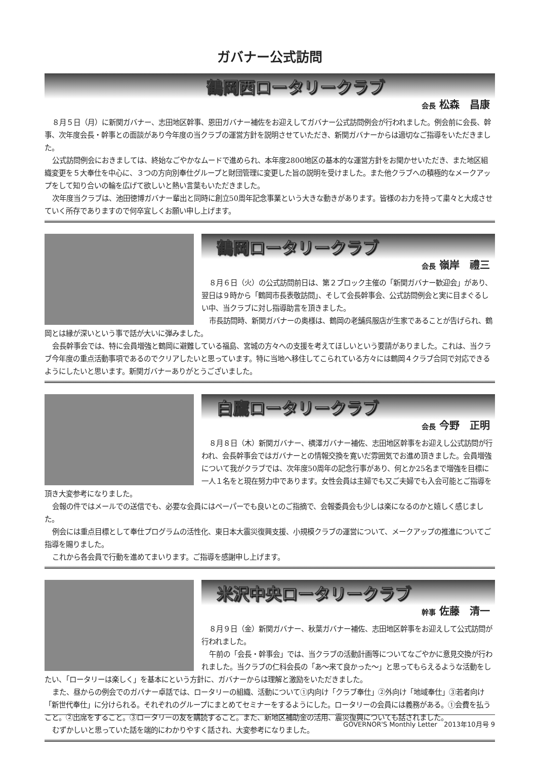ガバナー公式訪問
鶴岡西ロータリークラブ
会長 松森　昌康
８月５日（月）に新関ガバナー、志田地区幹事、恩田ガバナー補佐をお迎えしてガバナー公式訪問例会が行われました。例会前に会長、幹事、次年度会長・幹事との面談があり今年度の当クラブの運営方針を説明させていただき、新関ガバナーからは適切なご指導をいただきました。
公式訪問例会におきましては、終始なごやかなムードで進められ、本年度2800地区の基本的な運営方針をお聞かせいただき、また地区組織変更を５大奉仕を中心に、３つの方向別奉仕グループと財団管理に変更した旨の説明を受けました。また他クラブへの積極的なメークアップをして知り合いの輪を広げて欲しいと熱い言葉もいただきました。
次年度当クラブは、池田徳博ガバナー輩出と同時に創立50周年記念事業という大きな動きがあります。皆様のお力を持って粛々と大成させていく所存でありますので何卒宜しくお願い申し上げます。
鶴岡ロータリークラブ
会長 嶺岸　禮三
８月６日（火）の公式訪問前日は、第２ブロック主催の「新関ガバナー歓迎会」があり、翌日は９時から「鶴岡市長表敬訪問」、そして会長幹事会、公式訪問例会と実に目まぐるしい中、当クラブに対し指導助言を頂きました。
市長訪問時、新関ガバナーの奥様は、鶴岡の老舗呉服店が生家であることが告げられ、鶴岡とは縁が深いという事で話が大いに弾みました。
会長幹事会では、特に会員増強と鶴岡に避難している福島、宮城の方々への支援を考えてほしいという要請がありました。これは、当クラブ今年度の重点活動事項であるのでクリアしたいと思っています。特に当地へ移住してこられている方々には鶴岡４クラブ合同で対応できるようにしたいと思います。新関ガバナーありがとうございました。
白鷹ロータリークラブ
会長 今野　正明
８月８日（木）新関ガバナー、横澤ガバナー補佐、志田地区幹事をお迎えし公式訪問が行われ、会長幹事会ではガバナーとの情報交換を寛いだ雰囲気でお進め頂きました。会員増強について我がクラブでは、次年度50周年の記念行事があり、何とか25名まで増強を目標に一人１名をと現在努力中であります。女性会員は主婦でも又ご夫婦でも入会可能とご指導を頂き大変参考になりました。
会報の件ではメールでの送信でも、必要な会員にはペーパーでも良いとのご指摘で、会報委員会も少しは楽になるのかと嬉しく感じました。
例会には重点目標として奉仕プログラムの活性化、東日本大震災復興支援、小規模クラブの運営について、メークアップの推進についてご指導を賜りました。
これから各会員で行動を進めてまいります。ご指導を感謝申し上げます。
米沢中央ロータリークラブ
幹事 佐藤　清一
８月９日（金）新関ガバナー、秋葉ガバナー補佐、志田地区幹事をお迎えして公式訪問が行われました。
午前の「会長・幹事会」では、当クラブの活動計画等についてなごやかに意見交換が行われました。当クラブの仁科会長の「あ～来て良かった～」と思ってもらえるような活動をしたい、「ロータリーは楽しく」を基本にという方針に、ガバナーからは理解と激励をいただきました。
また、昼からの例会でのガバナー卓話では、ロータリーの組織、活動について①内向け「クラブ奉仕」②外向け「地域奉仕」③若者向け「新世代奉仕」に分けられる。それぞれのグループにまとめてセミナーをするようにした。ロータリーの会員には義務がある。①会費を払うこと。②出席をすること。③ロータリーの友を購読すること。また、新地区補助金の活用、震災復興についても話されました。
むずかしいと思っていた話を端的にわかりやすく話され、大変参考になりました。
GOVERNOR'S Monthly Letter　2013年10月号 9